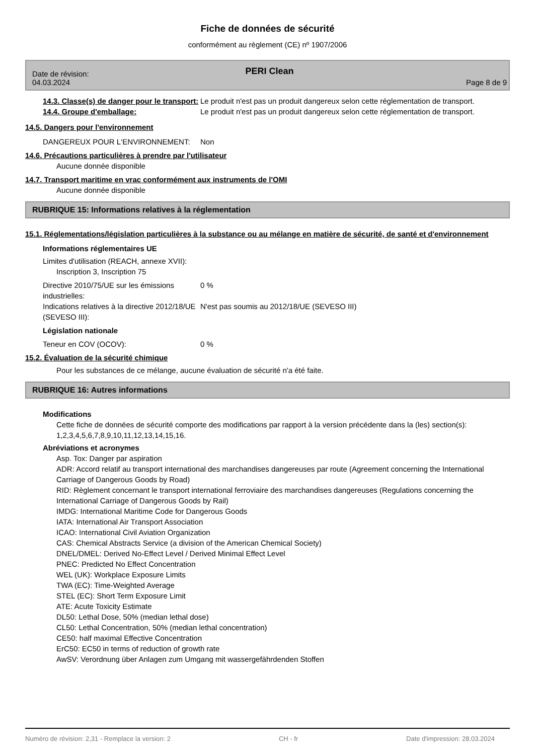Fiche de données de sécurité
conformément au règlement (CE) nº 1907/2006
PERI Clean
Date de révision:
04.03.2024
Page 8 de 9
14.3. Classe(s) de danger pour le transport:
Le produit n'est pas un produit dangereux selon cette réglementation de transport.
14.4. Groupe d'emballage:
Le produit n'est pas un produit dangereux selon cette réglementation de transport.
14.5. Dangers pour l'environnement
DANGEREUX POUR L‘ENVIRONNEMENT:
Non
14.6. Précautions particulières à prendre par l'utilisateur
Aucune donnée disponible
14.7. Transport maritime en vrac conformément aux instruments de l'OMI
Aucune donnée disponible
RUBRIQUE 15: Informations relatives à la réglementation
15.1. Réglementations/législation particulières à la substance ou au mélange en matière de sécurité, de santé et d'environnement
Informations réglementaires UE
Limites d'utilisation (REACH, annexe XVII):
Inscription 3, Inscription 75
Directive 2010/75/UE sur les émissions industrielles:
0 %
Indications relatives à la directive 2012/18/UE (SEVESO III):
N'est pas soumis au 2012/18/UE (SEVESO III)
Législation nationale
Teneur en COV (OCOV):
0 %
15.2. Évaluation de la sécurité chimique
Pour les substances de ce mélange, aucune évaluation de sécurité n'a été faite.
RUBRIQUE 16: Autres informations
Modifications
Cette fiche de données de sécurité comporte des modifications par rapport à la version précédente dans la (les) section(s): 1,2,3,4,5,6,7,8,9,10,11,12,13,14,15,16.
Abréviations et acronymes
Asp. Tox: Danger par aspiration
ADR: Accord relatif au transport international des marchandises dangereuses par route (Agreement concerning the International Carriage of Dangerous Goods by Road)
RID: Règlement concernant le transport international ferroviaire des marchandises dangereuses (Regulations concerning the International Carriage of Dangerous Goods by Rail)
IMDG: International Maritime Code for Dangerous Goods
IATA: International Air Transport Association
ICAO: International Civil Aviation Organization
CAS: Chemical Abstracts Service (a division of the American Chemical Society)
DNEL/DMEL: Derived No-Effect Level / Derived Minimal Effect Level
PNEC: Predicted No Effect Concentration
WEL (UK): Workplace Exposure Limits
TWA (EC): Time-Weighted Average
STEL (EC): Short Term Exposure Limit
ATE: Acute Toxicity Estimate
DL50: Lethal Dose, 50% (median lethal dose)
CL50: Lethal Concentration, 50% (median lethal concentration)
CE50: half maximal Effective Concentration
ErC50: EC50 in terms of reduction of growth rate
AwSV: Verordnung über Anlagen zum Umgang mit wassergefährdenden Stoffen
Numéro de révision: 2,31 - Remplace la version: 2 CH - fr Date d'impression: 28.03.2024